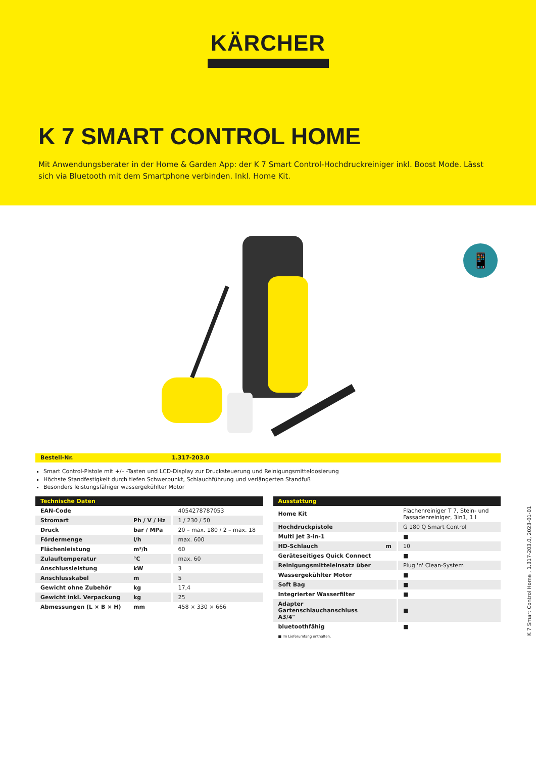KÄRCHER
K 7 SMART CONTROL HOME
Mit Anwendungsberater in der Home & Garden App: der K 7 Smart Control-Hochdruckreiniger inkl. Boost Mode. Lässt sich via Bluetooth mit dem Smartphone verbinden. Inkl. Home Kit.
📱
Bestell-Nr. 1.317-203.0
Smart Control-Pistole mit +/– -Tasten und LCD-Display zur Drucksteuerung und Reinigungsmitteldosierung
Höchste Standfestigkeit durch tiefen Schwerpunkt, Schlauchführung und verlängerten Standfuß
Besonders leistungsfähiger wassergekühlter Motor
| Technische Daten | | |
| --- | --- | --- |
| EAN-Code | | 4054278787053 |
| Stromart | Ph / V / Hz | 1 / 230 / 50 |
| Druck | bar / MPa | 20 – max. 180 / 2 – max. 18 |
| Fördermenge | l/h | max. 600 |
| Flächenleistung | m²/h | 60 |
| Zulauftemperatur | °C | max. 60 |
| Anschlussleistung | kW | 3 |
| Anschlusskabel | m | 5 |
| Gewicht ohne Zubehör | kg | 17,4 |
| Gewicht inkl. Verpackung | kg | 25 |
| Abmessungen (L × B × H) | mm | 458 × 330 × 666 |
| Ausstattung | | |
| --- | --- | --- |
| Home Kit | | Flächenreiniger T 7, Stein- und Fassadenreiniger, 3in1, 1 l |
| Hochdruckpistole | | G 180 Q Smart Control |
| Multi Jet 3-in-1 | | ■ |
| HD-Schlauch | m | 10 |
| Geräteseitiges Quick Connect | | ■ |
| Reinigungsmitteleinsatz über | | Plug 'n' Clean-System |
| Wassergekühlter Motor | | ■ |
| Soft Bag | | ■ |
| Integrierter Wasserfilter | | ■ |
| Adapter Gartenschlauchanschluss A3/4" | | ■ |
| bluetoothfähig | | ■ |
■ Im Lieferumfang enthalten.
K 7 Smart Control Home , 1.317-203.0, 2023-01-01